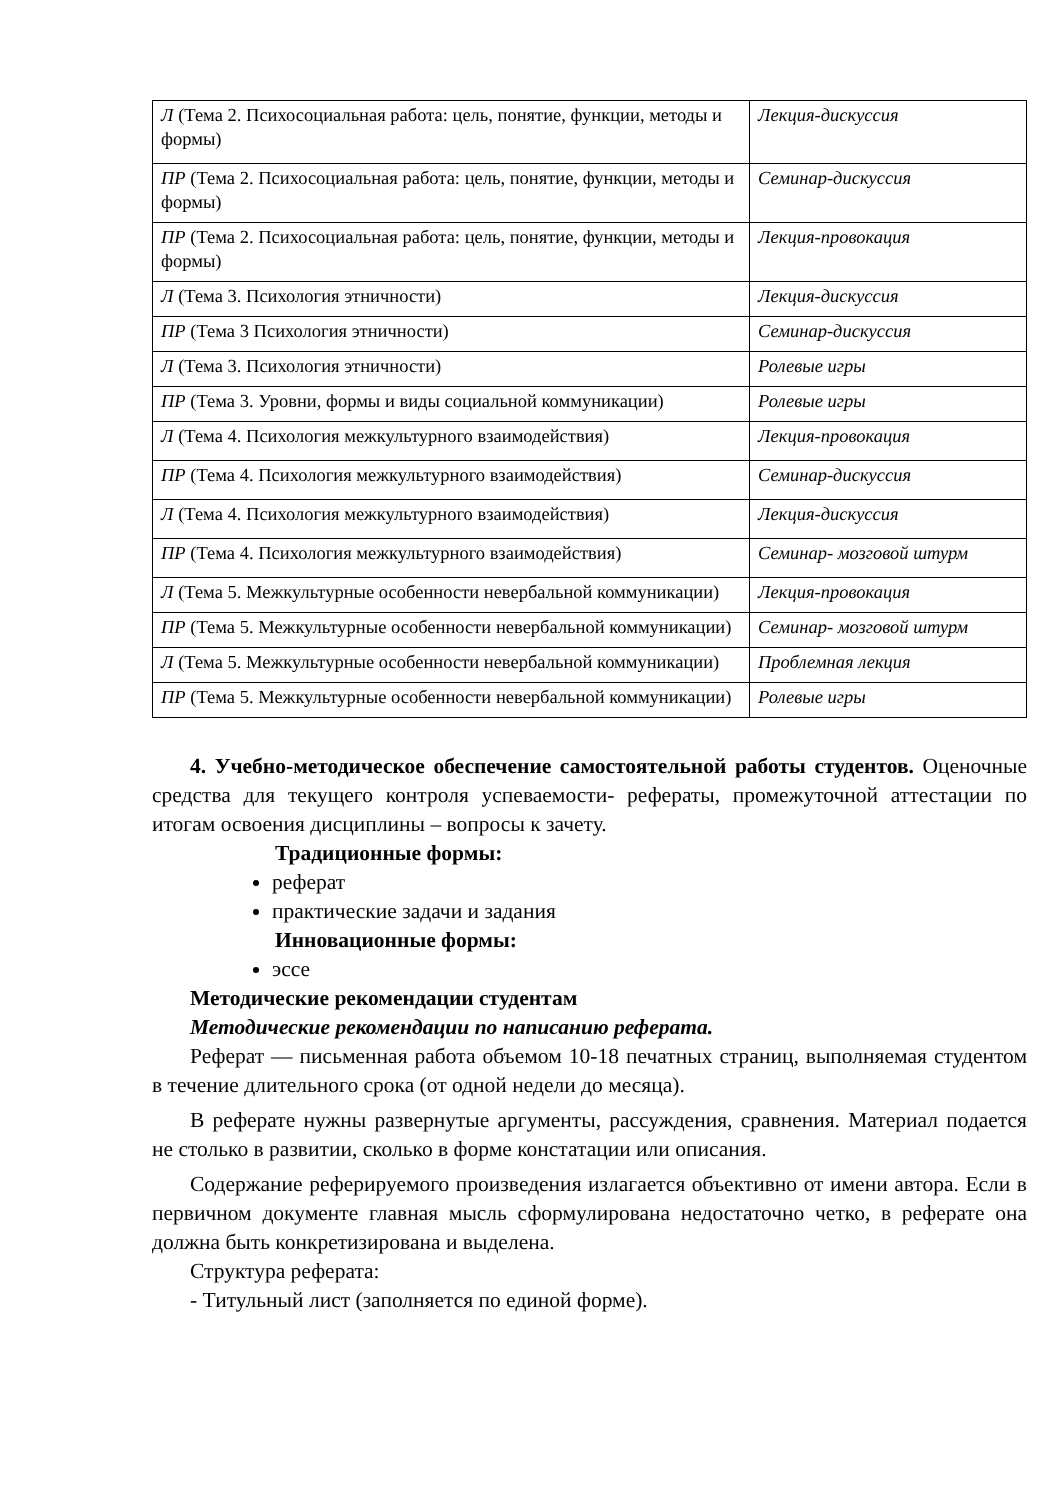| Л (Тема 2. Психосоциальная работа: цель, понятие, функции, методы и формы) | Лекция-дискуссия |
| ПР (Тема 2. Психосоциальная работа: цель, понятие, функции, методы и формы) | Семинар-дискуссия |
| ПР (Тема 2. Психосоциальная работа: цель, понятие, функции, методы и формы) | Лекция-провокация |
| Л (Тема 3. Психология этничности) | Лекция-дискуссия |
| ПР (Тема 3 Психология этничности) | Семинар-дискуссия |
| Л (Тема 3. Психология этничности) | Ролевые игры |
| ПР (Тема 3. Уровни, формы и виды социальной коммуникации) | Ролевые игры |
| Л (Тема 4. Психология межкультурного взаимодействия) | Лекция-провокация |
| ПР (Тема 4. Психология межкультурного взаимодействия) | Семинар-дискуссия |
| Л (Тема 4. Психология межкультурного взаимодействия) | Лекция-дискуссия |
| ПР (Тема 4. Психология межкультурного взаимодействия) | Семинар- мозговой штурм |
| Л (Тема 5. Межкультурные особенности невербальной коммуникации) | Лекция-провокация |
| ПР (Тема 5. Межкультурные особенности невербальной коммуникации) | Семинар- мозговой штурм |
| Л (Тема 5. Межкультурные особенности невербальной коммуникации) | Проблемная лекция |
| ПР (Тема 5. Межкультурные особенности невербальной коммуникации) | Ролевые игры |
4. Учебно-методическое обеспечение самостоятельной работы студентов. Оценочные средства для текущего контроля успеваемости- рефераты, промежуточной аттестации по итогам освоения дисциплины – вопросы к зачету.
Традиционные формы:
реферат
практические задачи и задания
Инновационные формы:
эссе
Методические рекомендации студентам
Методические рекомендации по написанию реферата.
Реферат — письменная работа объемом 10-18 печатных страниц, выполняемая студентом в течение длительного срока (от одной недели до месяца).
В реферате нужны развернутые аргументы, рассуждения, сравнения. Материал подается не столько в развитии, сколько в форме констатации или описания.
Содержание реферируемого произведения излагается объективно от имени автора. Если в первичном документе главная мысль сформулирована недостаточно четко, в реферате она должна быть конкретизирована и выделена.
Структура реферата:
- Титульный лист (заполняется по единой форме).